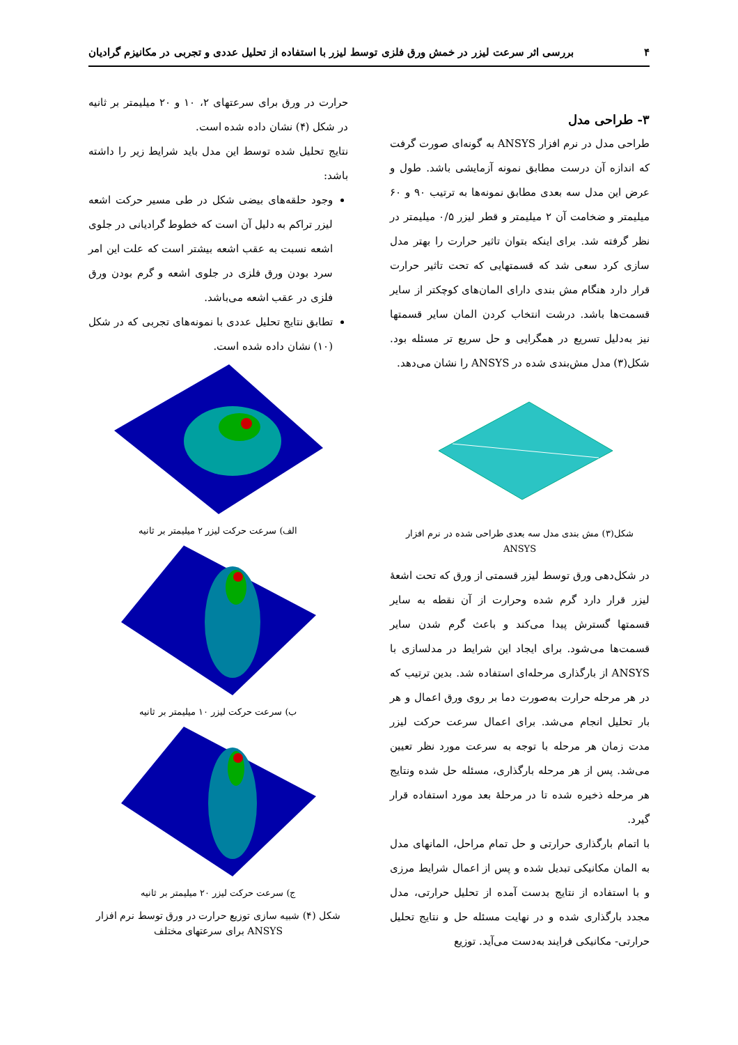۴ بررسی اثر سرعت لیزر در خمش ورق فلزی توسط لیزر با استفاده از تحلیل عددی و تجربی در مکانیزم گرادیان
۳- طراحی مدل
طراحی مدل در نرم افزار ANSYS به گونه‌ای صورت گرفت که اندازه آن درست مطابق نمونه آزمایشی باشد. طول و عرض این مدل سه بعدی مطابق نمونه‌ها به ترتیب ۹۰ و ۶۰ میلیمتر و ضخامت آن ۲ میلیمتر و قطر لیزر ۰/۵ میلیمتر در نظر گرفته شد. برای اینکه بتوان تاثیر حرارت را بهتر مدل سازی کرد سعی شد که قسمتهایی که تحت تاثیر حرارت قرار دارد هنگام مش بندی دارای المان‌های کوچکتر از سایر قسمت‌ها باشد. درشت انتخاب کردن المان سایر قسمتها نیز به‌دلیل تسریع در همگرایی و حل سریع تر مسئله بود. شکل(۳) مدل مش‌بندی شده در ANSYS را نشان می‌دهد.
شکل(۳) مش بندی مدل سه بعدی طراحی شده در نرم افزار ANSYS
در شکل‌دهی ورق توسط لیزر قسمتی از ورق که تحت اشعهٔ لیزر قرار دارد گرم شده وحرارت از آن نقطه به سایر قسمتها گسترش پیدا می‌کند و باعث گرم شدن سایر قسمت‌ها می‌شود. برای ایجاد این شرایط در مدلسازی با ANSYS از بارگذاری مرحله‌ای استفاده شد. بدین ترتیب که در هر مرحله حرارت به‌صورت دما بر روی ورق اعمال و هر بار تحلیل انجام می‌شد. برای اعمال سرعت حرکت لیزر مدت زمان هر مرحله با توجه به سرعت مورد نظر تعیین می‌شد. پس از هر مرحله بارگذاری، مسئله حل شده ونتایج هر مرحله ذخیره شده تا در مرحلهٔ بعد مورد استفاده قرار گیرد.
با اتمام بارگذاری حرارتی و حل تمام مراحل، المانهای مدل به المان مکانیکی تبدیل شده و پس از اعمال شرایط مرزی و با استفاده از نتایج بدست آمده از تحلیل حرارتی، مدل مجدد بارگذاری شده و در نهایت مسئله حل و نتایج تحلیل حرارتی- مکانیکی فرایند به‌دست می‌آید. توزیع
حرارت در ورق برای سرعتهای ۲، ۱۰ و ۲۰ میلیمتر بر ثانیه در شکل (۴) نشان داده شده است.
نتایج تحلیل شده توسط این مدل باید شرایط زیر را داشته باشد:
وجود حلقه‌های بیضی شکل در طی مسیر حرکت اشعه لیزر تراکم به دلیل آن است که خطوط گرادیانی در جلوی اشعه نسبت به عقب اشعه بیشتر است که علت این امر سرد بودن ورق فلزی در جلوی اشعه و گرم بودن ورق فلزی در عقب اشعه می‌باشد.
تطابق نتایج تحلیل عددی با نمونه‌های تجربی که در شکل (۱۰) نشان داده شده است.
الف) سرعت حرکت لیزر ۲ میلیمتر بر ثانیه
ب) سرعت حرکت لیزر ۱۰ میلیمتر بر ثانیه
ج) سرعت حرکت لیزر ۲۰ میلیمتر بر ثانیه
شکل (۴) شبیه سازی توزیع حرارت در ورق توسط نرم افزار ANSYS برای سرعتهای مختلف